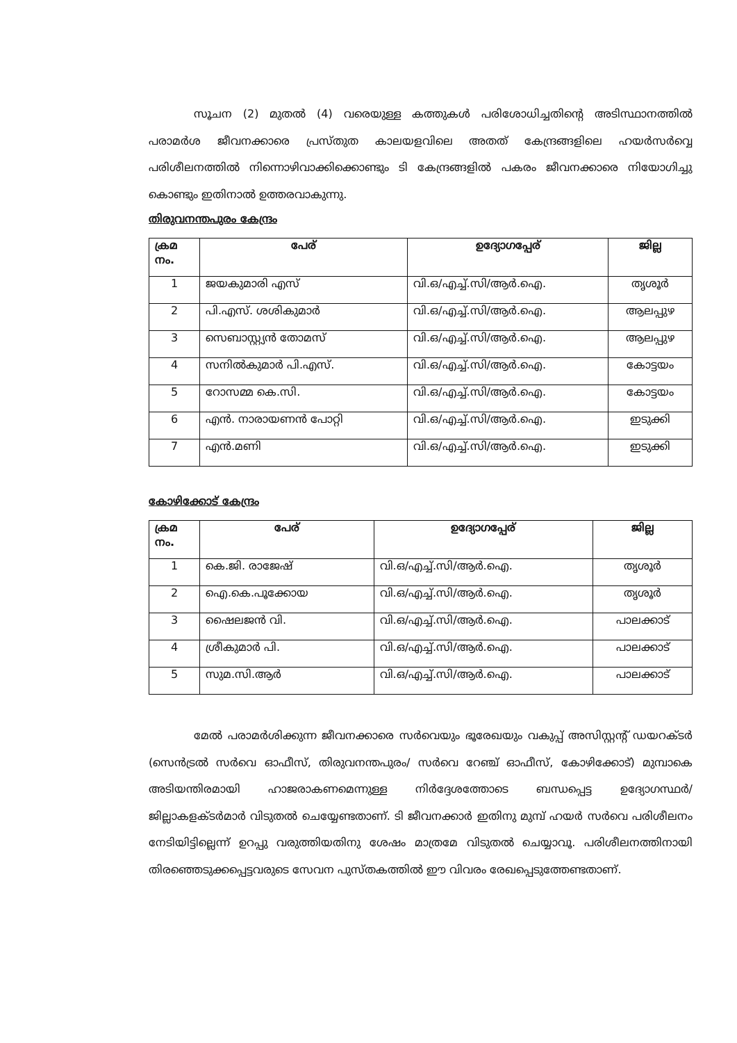സൂചന (2) മുതൽ (4) വരെയുള്ള കത്തുകൾ പരിശോധിച്ചതിന്റെ അടിസ്ഥാനത്തിൽ പരാമർശ ജീവനക്കാരെ പ്രസ്തുത കാലയളവിലെ അതത് കേന്ദ്രങ്ങളിലെ ഹയർസർവ്വെ പരിശീലനത്തിൽ നിന്നൊഴിവാക്കിക്കൊണ്ടും ടി കേന്ദ്രങ്ങളിൽ പകരം ജീവനക്കാരെ നിയോഗിച്ചു കൊണ്ടും ഇതിനാൽ ഉത്തരവാകുന്നു.
തിരുവനന്തപുരം കേന്ദ്രം
| ക്രമ നം. | പേര് | ഉദ്യോഗപ്പേര് | ജില്ല |
| --- | --- | --- | --- |
| 1 | ജയകുമാരി എസ് | വി.ഒ/എച്ച്.സി/ആർ.ഐ. | തൃശൂർ |
| 2 | പി.എസ്. ശശികുമാർ | വി.ഒ/എച്ച്.സി/ആർ.ഐ. | ആലപ്പുഴ |
| 3 | സെബാസ്റ്റ്യൻ തോമസ് | വി.ഒ/എച്ച്.സി/ആർ.ഐ. | ആലപ്പുഴ |
| 4 | സനിൽകുമാർ പി.എസ്. | വി.ഒ/എച്ച്.സി/ആർ.ഐ. | കോട്ടയം |
| 5 | റോസമ്മ കെ.സി. | വി.ഒ/എച്ച്.സി/ആർ.ഐ. | കോട്ടയം |
| 6 | എൻ. നാരായണൻ പോറ്റി | വി.ഒ/എച്ച്.സി/ആർ.ഐ. | ഇടുക്കി |
| 7 | എൻ.മണി | വി.ഒ/എച്ച്.സി/ആർ.ഐ. | ഇടുക്കി |
കോഴിക്കോട് കേന്ദ്രം
| ക്രമ നം. | പേര് | ഉദ്യോഗപ്പേര് | ജില്ല |
| --- | --- | --- | --- |
| 1 | കെ.ജി. രാജേഷ് | വി.ഒ/എച്ച്.സി/ആർ.ഐ. | തൃശൂർ |
| 2 | ഐ.കെ.പൂക്കോയ | വി.ഒ/എച്ച്.സി/ആർ.ഐ. | തൃശൂർ |
| 3 | ഷൈലജൻ വി. | വി.ഒ/എച്ച്.സി/ആർ.ഐ. | പാലക്കാട് |
| 4 | ശ്രീകുമാർ പി. | വി.ഒ/എച്ച്.സി/ആർ.ഐ. | പാലക്കാട് |
| 5 | സുമ.സി.ആർ | വി.ഒ/എച്ച്.സി/ആർ.ഐ. | പാലക്കാട് |
മേൽ പരാമർശിക്കുന്ന ജീവനക്കാരെ സർവെയും ഭൂരേഖയും വകുപ്പ് അസിസ്റ്റന്റ് ഡയറക്ടർ (സെൻട്രൽ സർവെ ഓഫീസ്, തിരുവനന്തപുരം/ സർവെ റേഞ്ച് ഓഫീസ്, കോഴിക്കോട്) മുമ്പാകെ അടിയന്തിരമായി ഹാജരാകണമെന്നുള്ള നിർദ്ദേശത്തോടെ ബന്ധപ്പെട്ട ഉദ്യോഗസ്ഥർ/ ജില്ലാകളക്ടർമാർ വിടുതൽ ചെയ്യേണ്ടതാണ്. ടി ജീവനക്കാർ ഇതിനു മുമ്പ് ഹയർ സർവെ പരിശീലനം നേടിയിട്ടില്ലെന്ന് ഉറപ്പു വരുത്തിയതിനു ശേഷം മാത്രമേ വിടുതൽ ചെയ്യാവൂ. പരിശീലനത്തിനായി തിരഞ്ഞെടുക്കപ്പെട്ടവരുടെ സേവന പുസ്തകത്തിൽ ഈ വിവരം രേഖപ്പെടുത്തേണ്ടതാണ്.